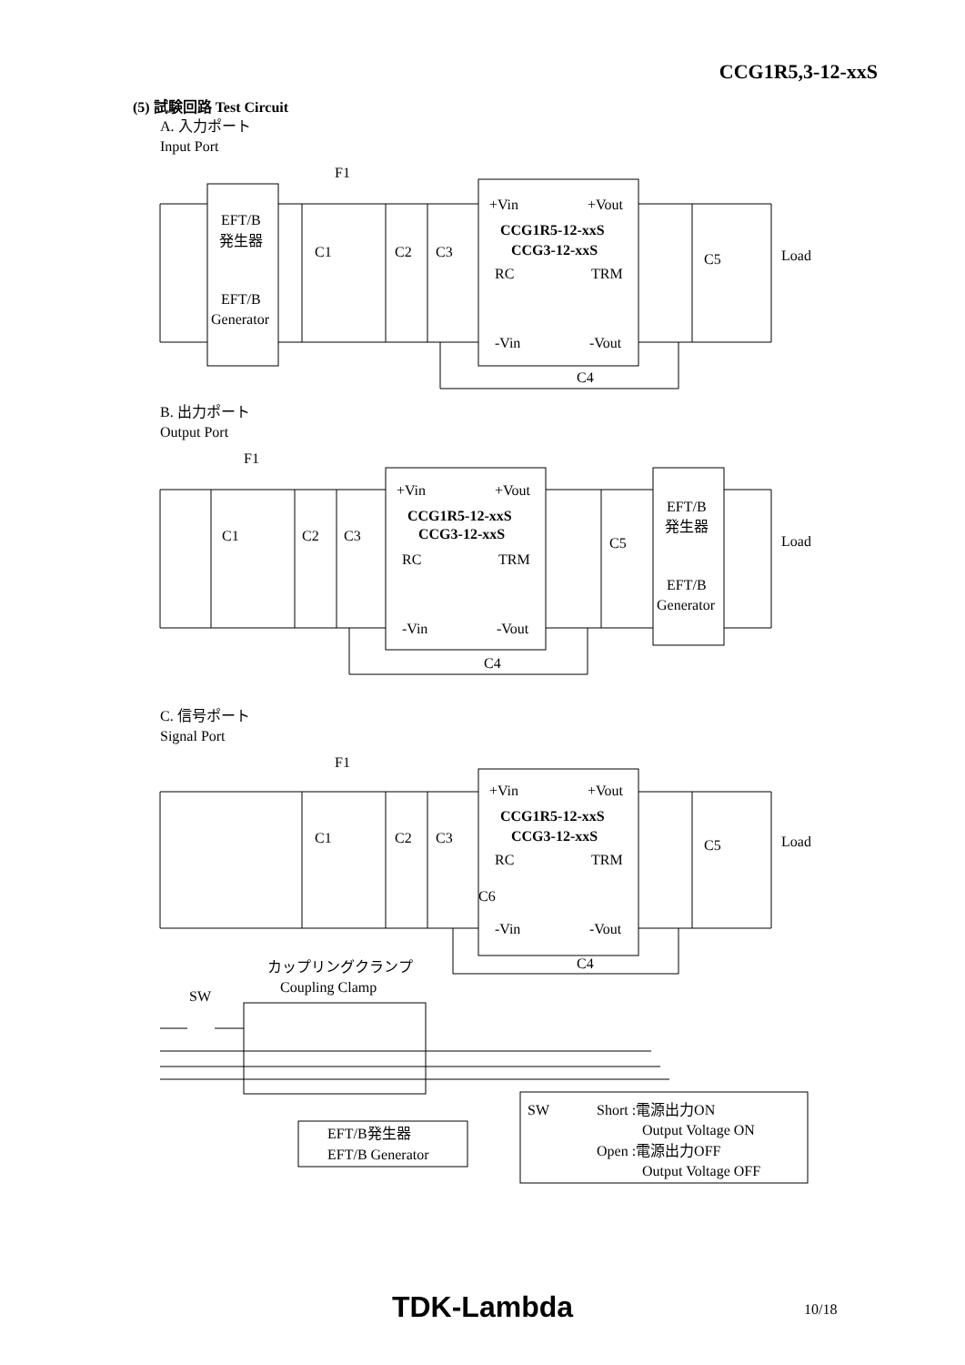CCG1R5,3-12-xxS
(5) 試験回路 Test Circuit
A. 入力ポート
Input Port
F1
EFT/B
発生器
EFT/B
Generator
C1
C2
C3
+Vin
+Vout
CCG1R5-12-xxS
CCG3-12-xxS
RC
TRM
C5
Load
-Vin
-Vout
C4
B. 出力ポート
Output Port
F1
C1
C2
C3
+Vin
+Vout
CCG1R5-12-xxS
CCG3-12-xxS
RC
TRM
C5
EFT/B
発生器
EFT/B
Generator
Load
-Vin
-Vout
C4
C. 信号ポート
Signal Port
F1
C1
C2
C3
+Vin
+Vout
CCG1R5-12-xxS
CCG3-12-xxS
RC
TRM
C6
C5
Load
-Vin
-Vout
C4
カップリングクランプ
Coupling Clamp
SW
EFT/B発生器
EFT/B Generator
SW
Short :電源出力ON
Output Voltage ON
Open :電源出力OFF
Output Voltage OFF
TDK-Lambda 10/18